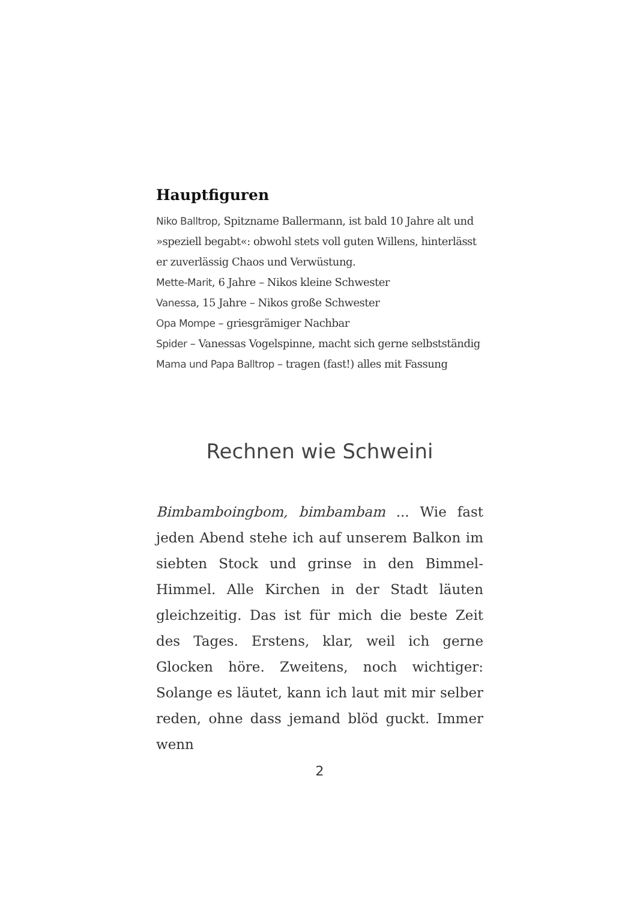Hauptfiguren
Niko Balltrop, Spitzname Ballermann, ist bald 10 Jahre alt und »speziell begabt«: obwohl stets voll guten Willens, hinterlässt er zuverlässig Chaos und Verwüstung.
Mette-Marit, 6 Jahre – Nikos kleine Schwester
Vanessa, 15 Jahre – Nikos große Schwester
Opa Mompe – griesgrämiger Nachbar
Spider – Vanessas Vogelspinne, macht sich gerne selbstständig
Mama und Papa Balltrop – tragen (fast!) alles mit Fassung
Rechnen wie Schweini
Bimbamboingbom, bimbambam ... Wie fast jeden Abend stehe ich auf unserem Balkon im siebten Stock und grinse in den Bimmel-Himmel. Alle Kirchen in der Stadt läuten gleichzeitig. Das ist für mich die beste Zeit des Tages. Erstens, klar, weil ich gerne Glocken höre. Zweitens, noch wichtiger: Solange es läutet, kann ich laut mit mir selber reden, ohne dass jemand blöd guckt. Immer wenn
2